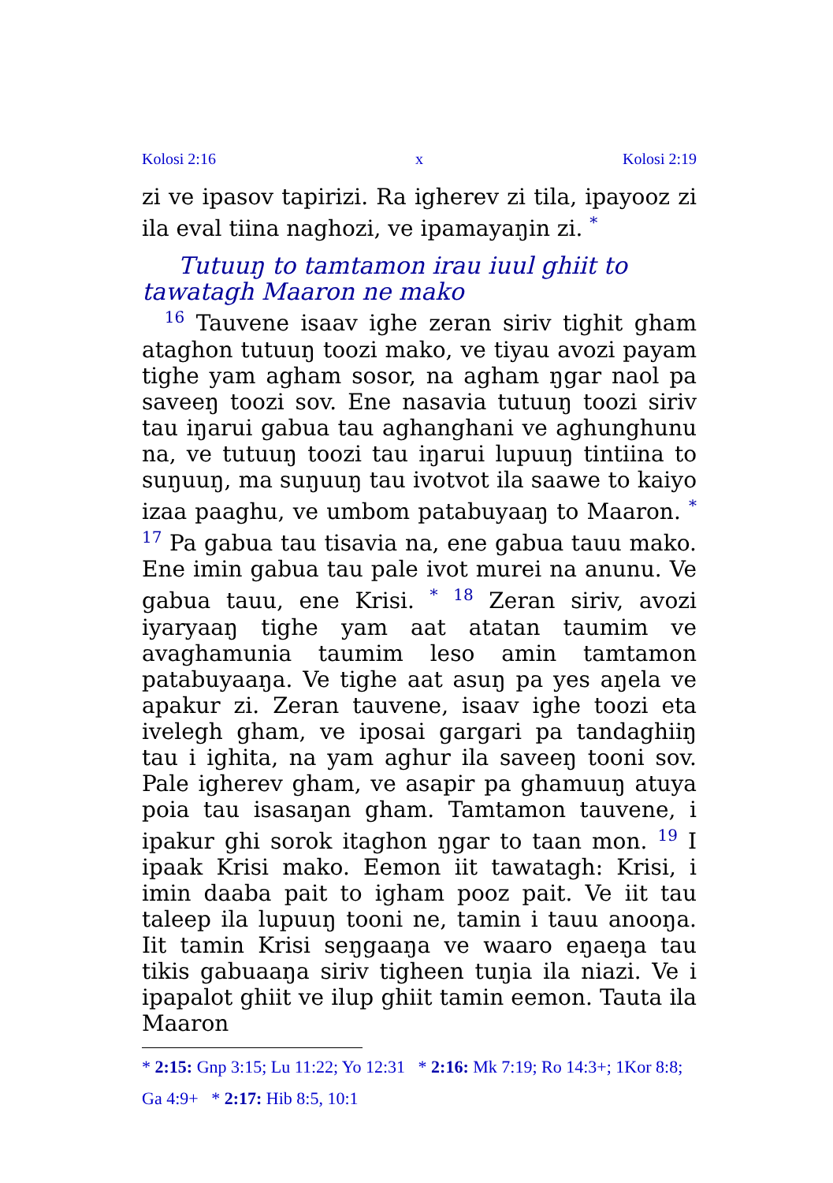Kolosi 2:16 x Kolosi 2:19
zi ve ipasov tapirizi. Ra igherev zi tila, ipayooz zi ila eval tiina naghozi, ve ipamayaŋin zi. <sup>*</sup>
Tutuuŋ to tamtamon irau iuul ghiit to tawatagh Maaron ne mako
<sup>16</sup> Tauvene isaav ighe zeran siriv tighit gham ataghon tutuuŋ toozi mako, ve tiyau avozi payam tighe yam agham sosor, na agham ŋgar naol pa saveeŋ toozi sov. Ene nasavia tutuuŋ toozi siriv tau iŋarui gabua tau aghanghani ve aghunghunu na, ve tutuuŋ toozi tau iŋarui lupuuŋ tintiina to suŋuuŋ, ma suŋuuŋ tau ivotvot ila saawe to kaiyo izaa paaghu, ve umbom patabuyaaŋ to Maaron. <sup>*</sup> <sup>17</sup> Pa gabua tau tisavia na, ene gabua tauu mako. Ene imin gabua tau pale ivot murei na anunu. Ve gabua tauu, ene Krisi. <sup>*</sup> <sup>18</sup> Zeran siriv, avozi iyaryaaŋ tighe yam aat atatan taumim ve avaghamunia taumim leso amin tamtamon patabuyaaŋa. Ve tighe aat asuŋ pa yes aŋela ve apakur zi. Zeran tauvene, isaav ighe toozi eta ivelegh gham, ve iposai gargari pa tandaghiiŋ tau i ighita, na yam aghur ila saveeŋ tooni sov. Pale igherev gham, ve asapir pa ghamuuŋ atuya poia tau isasaŋan gham. Tamtamon tauvene, i ipakur ghi sorok itaghon ŋgar to taan mon. <sup>19</sup> I ipaak Krisi mako. Eemon iit tawatagh: Krisi, i imin daaba pait to igham pooz pait. Ve iit tau taleep ila lupuuŋ tooni ne, tamin i tauu anooŋa. Iit tamin Krisi seŋgaaŋa ve waaro eŋaeŋa tau tikis gabuaaŋa siriv tigheen tuŋia ila niazi. Ve i ipapalot ghiit ve ilup ghiit tamin eemon. Tauta ila Maaron
* 2:15: Gnp 3:15; Lu 11:22; Yo 12:31 * 2:16: Mk 7:19; Ro 14:3+; 1Kor 8:8; Ga 4:9+ * 2:17: Hib 8:5, 10:1